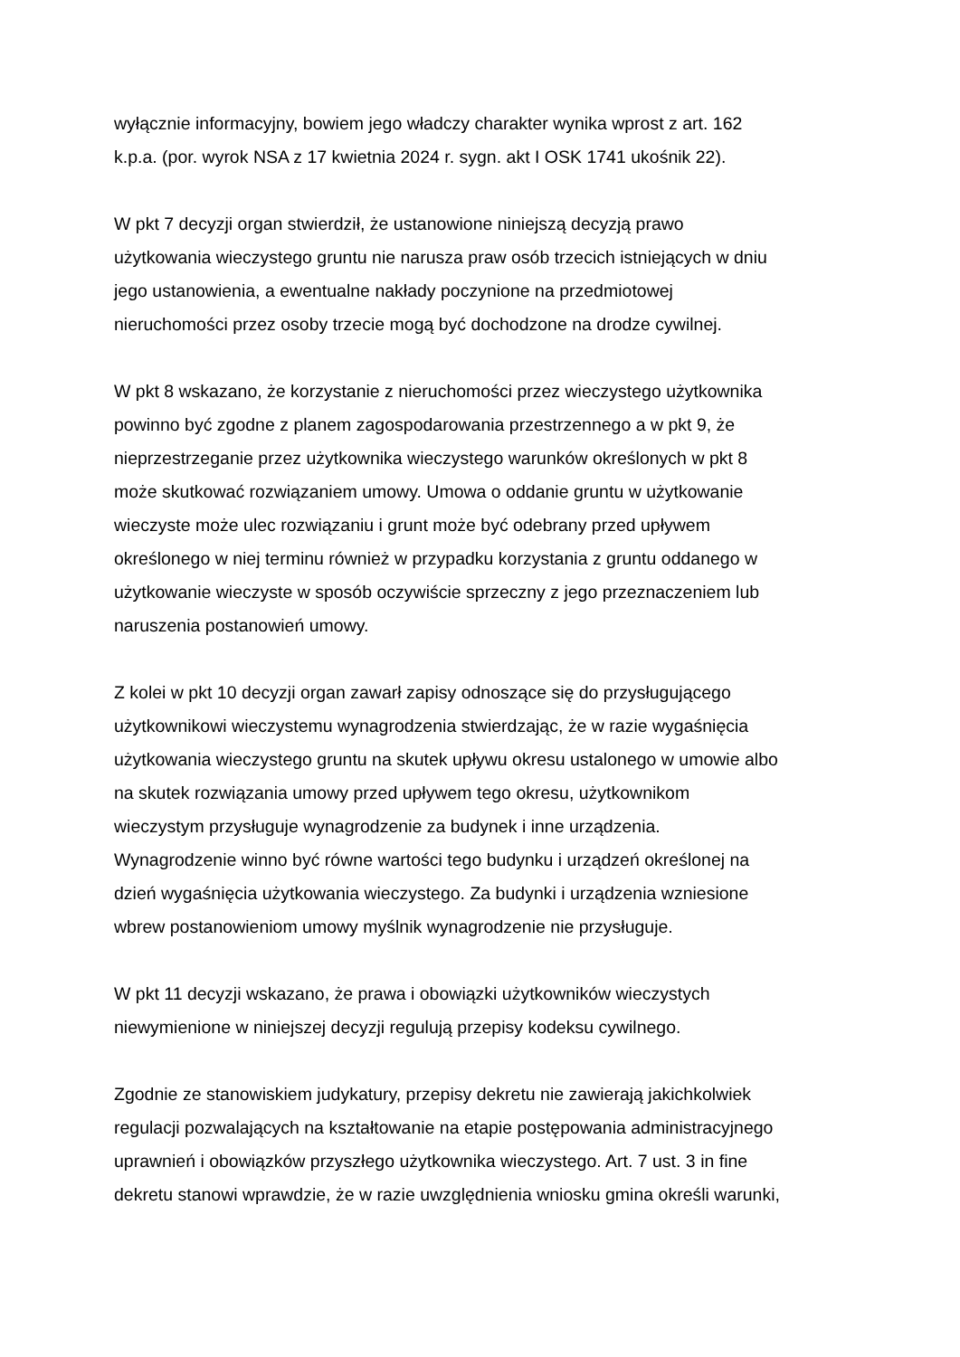wyłącznie informacyjny, bowiem jego władczy charakter wynika wprost z art. 162
k.p.a. (por. wyrok NSA z 17 kwietnia 2024 r. sygn. akt I OSK 1741 ukośnik 22).
W pkt 7 decyzji organ stwierdził, że ustanowione niniejszą decyzją prawo
użytkowania wieczystego gruntu nie narusza praw osób trzecich istniejących w dniu
jego ustanowienia, a ewentualne nakłady poczynione na przedmiotowej
nieruchomości przez osoby trzecie mogą być dochodzone na drodze cywilnej.
W pkt 8 wskazano, że korzystanie z nieruchomości przez wieczystego użytkownika
powinno być zgodne z planem zagospodarowania przestrzennego a w pkt 9, że
nieprzestrzeganie przez użytkownika wieczystego warunków określonych w pkt 8
może skutkować rozwiązaniem umowy. Umowa o oddanie gruntu w użytkowanie
wieczyste może ulec rozwiązaniu i grunt może być odebrany przed upływem
określonego w niej terminu również w przypadku korzystania z gruntu oddanego w
użytkowanie wieczyste w sposób oczywiście sprzeczny z jego przeznaczeniem lub
naruszenia postanowień umowy.
Z kolei w pkt 10 decyzji organ zawarł zapisy odnoszące się do przysługującego
użytkownikowi wieczystemu wynagrodzenia stwierdzając, że w razie wygaśnięcia
użytkowania wieczystego gruntu na skutek upływu okresu ustalonego w umowie albo
na skutek rozwiązania umowy przed upływem tego okresu, użytkownikom
wieczystym przysługuje wynagrodzenie za budynek i inne urządzenia.
Wynagrodzenie winno być równe wartości tego budynku i urządzeń określonej na
dzień wygaśnięcia użytkowania wieczystego. Za budynki i urządzenia wzniesione
wbrew postanowieniom umowy myślnik wynagrodzenie nie przysługuje.
W pkt 11 decyzji wskazano, że prawa i obowiązki użytkowników wieczystych
niewymienione w niniejszej decyzji regulują przepisy kodeksu cywilnego.
Zgodnie ze stanowiskiem judykatury, przepisy dekretu nie zawierają jakichkolwiek
regulacji pozwalających na kształtowanie na etapie postępowania administracyjnego
uprawnień i obowiązków przyszłego użytkownika wieczystego. Art. 7 ust. 3 in fine
dekretu stanowi wprawdzie, że w razie uwzględnienia wniosku gmina określi warunki,